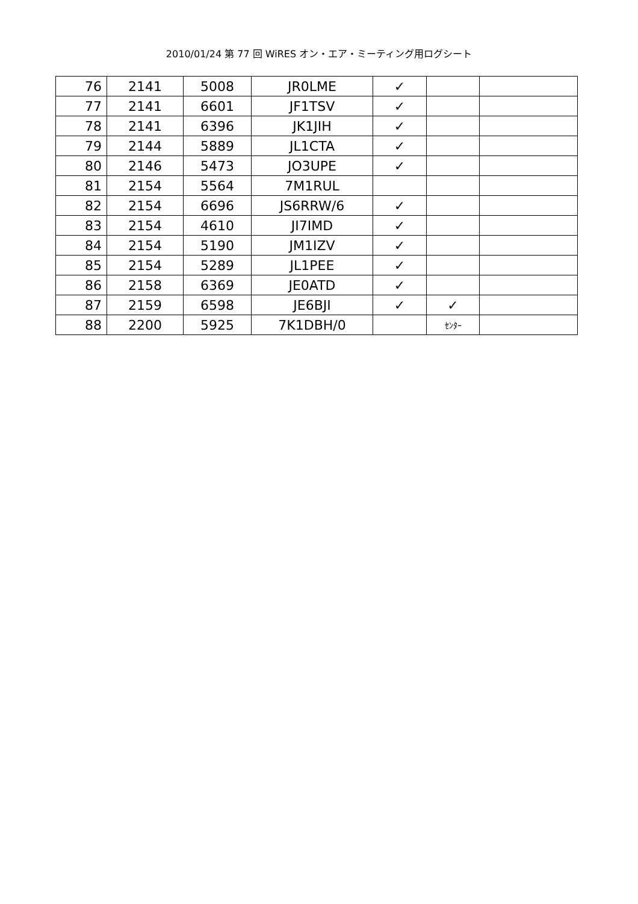2010/01/24 第 77 回 WiRES オン・エア・ミーティング用ログシート
| 76 | 2141 | 5008 | JR0LME | ✓ | | |
| 77 | 2141 | 6601 | JF1TSV | ✓ | | |
| 78 | 2141 | 6396 | JK1JIH | ✓ | | |
| 79 | 2144 | 5889 | JL1CTA | ✓ | | |
| 80 | 2146 | 5473 | JO3UPE | ✓ | | |
| 81 | 2154 | 5564 | 7M1RUL | | | |
| 82 | 2154 | 6696 | JS6RRW/6 | ✓ | | |
| 83 | 2154 | 4610 | JI7IMD | ✓ | | |
| 84 | 2154 | 5190 | JM1IZV | ✓ | | |
| 85 | 2154 | 5289 | JL1PEE | ✓ | | |
| 86 | 2158 | 6369 | JE0ATD | ✓ | | |
| 87 | 2159 | 6598 | JE6BJI | ✓ | ✓ | |
| 88 | 2200 | 5925 | 7K1DBH/0 | | ｾﾝﾀｰ | |